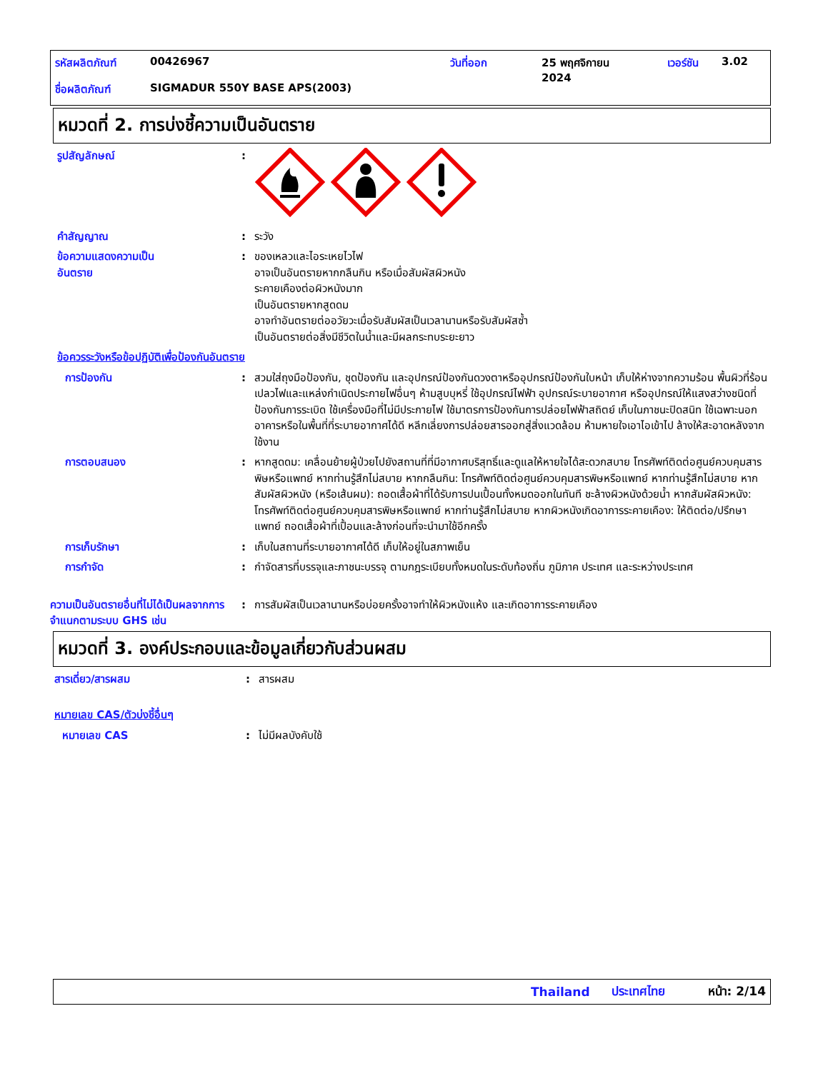รหัสผลิตภัณฑ์ 00426967 วันที่ออก 25 พฤศจิกายน
2024 เวอร์ชัน 3.02
ชื่อผลิตภัณฑ์ SIGMADUR 550Y BASE APS(2003)
หมวดที่ 2. การบ่งชี้ความเป็นอันตราย
รูปสัญลักษณ์ :
คำสัญญาณ : ระวัง
ข้อความแสดงความเป็น
อันตราย
: ของเหลวและไอระเหยไวไฟ
อาจเป็นอันตรายหากกลืนกิน หรือเมื่อสัมผัสผิวหนัง
ระคายเคืองต่อผิวหนังมาก
เป็นอันตรายหากสูดดม
อาจทำอันตรายต่ออวัยวะเมื่อรับสัมผัสเป็นเวลานานหรือรับสัมผัสซ้ำ
เป็นอันตรายต่อสิ่งมีชีวิตในน้ำและมีผลกระทบระยะยาว
ข้อควรระวังหรือข้อปฏิบัติเพื่อป้องกันอันตราย
การป้องกัน : สวมใส่ถุงมือป้องกัน, ชุดป้องกัน และอุปกรณ์ป้องกันดวงตาหรืออุปกรณ์ป้องกันใบหน้า เก็บให้ห่างจากความร้อน พื้นผิวที่ร้อน เปลวไฟและแหล่งกำเนิดประกายไฟอื่นๆ ห้ามสูบบุหรี่ ใช้อุปกรณ์ไฟฟ้า อุปกรณ์ระบายอากาศ หรืออุปกรณ์ให้แสงสว่างชนิดที่ป้องกันการระเบิด ใช้เครื่องมือที่ไม่มีประกายไฟ ใช้มาตรการป้องกันการปล่อยไฟฟ้าสถิตย์ เก็บในภาชนะปิดสนิท ใช้เฉพาะนอกอาคารหรือในพื้นที่ที่ระบายอากาศได้ดี หลีกเลี่ยงการปล่อยสารออกสู่สิ่งแวดล้อม ห้ามหายใจเอาไอเข้าไป ล้างให้สะอาดหลังจากใช้งาน
การตอบสนอง : หากสูดดม: เคลื่อนย้ายผู้ป่วยไปยังสถานที่ที่มีอากาศบริสุทธิ์และดูแลให้หายใจได้สะดวกสบาย โทรศัพท์ติดต่อศูนย์ควบคุมสารพิษหรือแพทย์ หากท่านรู้สึกไม่สบาย หากกลืนกิน: โทรศัพท์ติดต่อศูนย์ควบคุมสารพิษหรือแพทย์ หากท่านรู้สึกไม่สบาย หากสัมผัสผิวหนัง (หรือเส้นผม): ถอดเสื้อผ้าที่ได้รับการปนเปื้อนทั้งหมดออกในทันที ชะล้างผิวหนังด้วยน้ำ หากสัมผัสผิวหนัง: โทรศัพท์ติดต่อศูนย์ควบคุมสารพิษหรือแพทย์ หากท่านรู้สึกไม่สบาย หากผิวหนังเกิดอาการระคายเคือง: ให้ติดต่อ/ปรึกษาแพทย์ ถอดเสื้อผ้าที่เปื้อนและล้างก่อนที่จะนำมาใช้อีกครั้ง
การเก็บรักษา : เก็บในสถานที่ระบายอากาศได้ดี เก็บให้อยู่ในสภาพเย็น
การกำจัด : กำจัดสารที่บรรจุและภาชนะบรรจุ ตามกฎระเบียบทั้งหมดในระดับท้องถิ่น ภูมิภาค ประเทศ และระหว่างประเทศ
ความเป็นอันตรายอื่นที่ไม่ได้เป็นผลจากการจำแนกตามระบบ GHS เช่น
: การสัมผัสเป็นเวลานานหรือบ่อยครั้งอาจทำให้ผิวหนังแห้ง และเกิดอาการระคายเคือง
หมวดที่ 3. องค์ประกอบและข้อมูลเกี่ยวกับส่วนผสม
สารเดี่ยว/สารผสม : สารผสม
หมายเลข CAS/ตัวบ่งชี้อื่นๆ
หมายเลข CAS : ไม่มีผลบังคับใช้
Thailand ประเทศไทย หน้า: 2/14